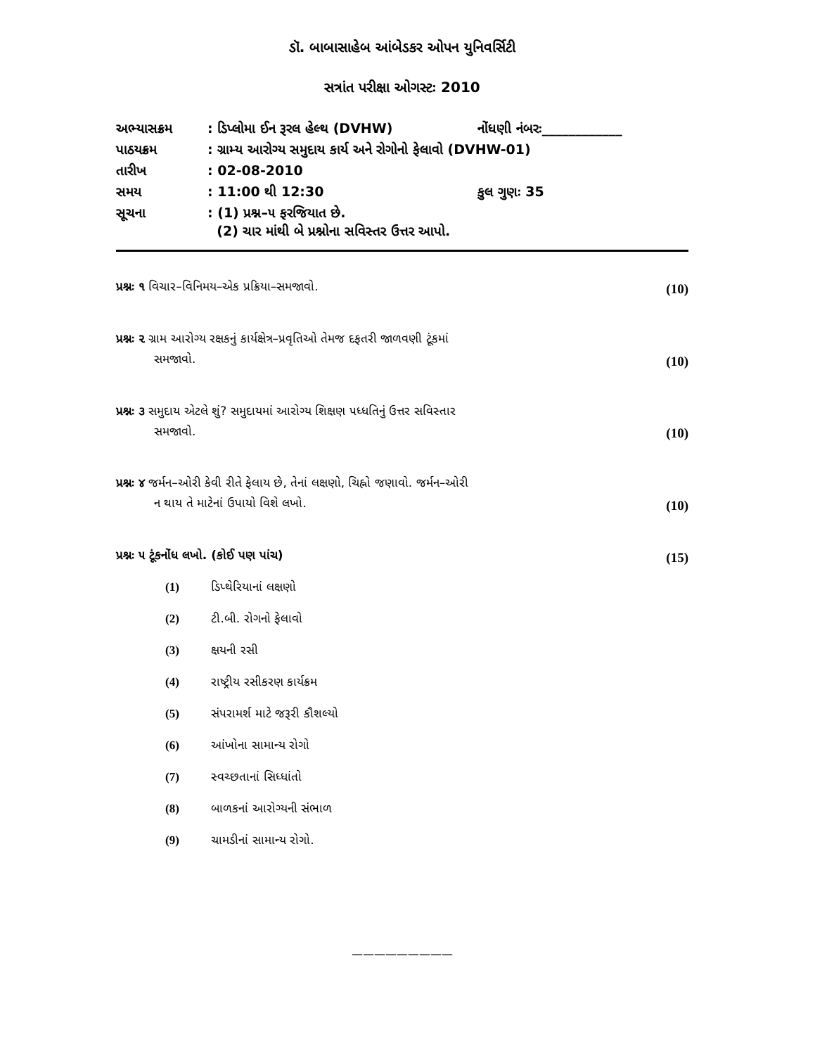ડૉ. બાબાસાહેબ આંબેડકર ઓપન યુનિવર્સિટી
સત્રાંત પરીક્ષા ઓગસ્ટઃ 2010
| અભ્યાસક્રમ | : ડિપ્લોમા ઈન રૂરલ હેલ્થ (DVHW) | નોંધણી નંબરઃ____________ |
| પાઠયક્રમ | : ગ્રામ્ય આરોગ્ય સમુદાય કાર્ય અને રોગોનો ફેલાવો (DVHW-01) | |
| તારીખ | : 02-08-2010 | |
| સમય | : 11:00 થી 12:30 | કુલ ગુણઃ 35 |
| સૂચના | : (1) પ્રશ્ન–૫ ફરજિયાત છે. (2) ચાર માંથી બે પ્રશ્નોના સવિસ્તર ઉત્તર આપો. | |
પ્રશ્નઃ ૧ વિચાર–વિનિમય–એક પ્રક્રિયા–સમજાવો.
(10)
પ્રશ્નઃ ૨ ગ્રામ આરોગ્ય રક્ષકનું કાર્યક્ષેત્ર–પ્રવૃતિઓ તેમજ દફતરી જાળવણી ટૂંકમાં
સમજાવો.
(10)
પ્રશ્નઃ ૩ સમુદાય એટલે શું? સમુદાયમાં આરોગ્ય શિક્ષણ પધ્ધતિનું ઉત્તર સવિસ્તાર
સમજાવો.
(10)
પ્રશ્નઃ ૪ જર્મન–ઓરી કેવી રીતે ફેલાય છે, તેનાં લક્ષણો, ચિહ્નો જણાવો. જર્મન–ઓરી
ન થાય તે માટેનાં ઉપાયો વિશે લખો.
(10)
પ્રશ્નઃ ૫ ટૂંકનોંધ લખો. (કોઈ પણ પાંચ)
(15)
(1) ડિપ્થેરિયાનાં લક્ષણો
(2) ટી.બી. રોગનો ફેલાવો
(3) ક્ષયની રસી
(4) રાષ્ટ્રીય રસીકરણ કાર્યક્રમ
(5) સંપરામર્શ માટે જરૂરી કૌશલ્યો
(6) આંખોના સામાન્ય રોગો
(7) સ્વચ્છતાનાં સિધ્ધાંતો
(8) બાળકનાં આરોગ્યની સંભાળ
(9) ચામડીનાં સામાન્ય રોગો.
—————————